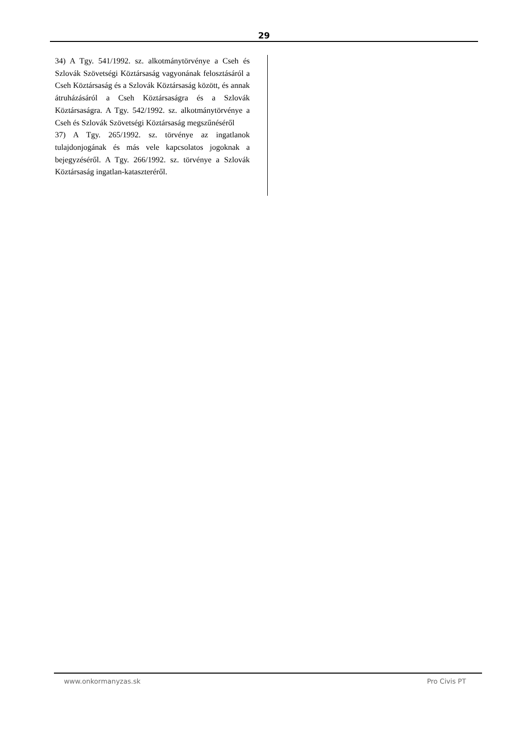29
34) A Tgy. 541/1992. sz. alkotmánytörvénye a Cseh és Szlovák Szövetségi Köztársaság vagyonának felosztásáról a Cseh Köztársaság és a Szlovák Köztársaság között, és annak átruházásáról a Cseh Köztársaságra és a Szlovák Köztársaságra. A Tgy. 542/1992. sz. alkotmánytörvénye a Cseh és Szlovák Szövetségi Köztársaság megszűnéséről
37) A Tgy. 265/1992. sz. törvénye az ingatlanok tulajdonjogának és más vele kapcsolatos jogoknak a bejegyzéséről. A Tgy. 266/1992. sz. törvénye a Szlovák Köztársaság ingatlan-kataszteréről.
www.onkormanyzas.sk Pro Civis PT